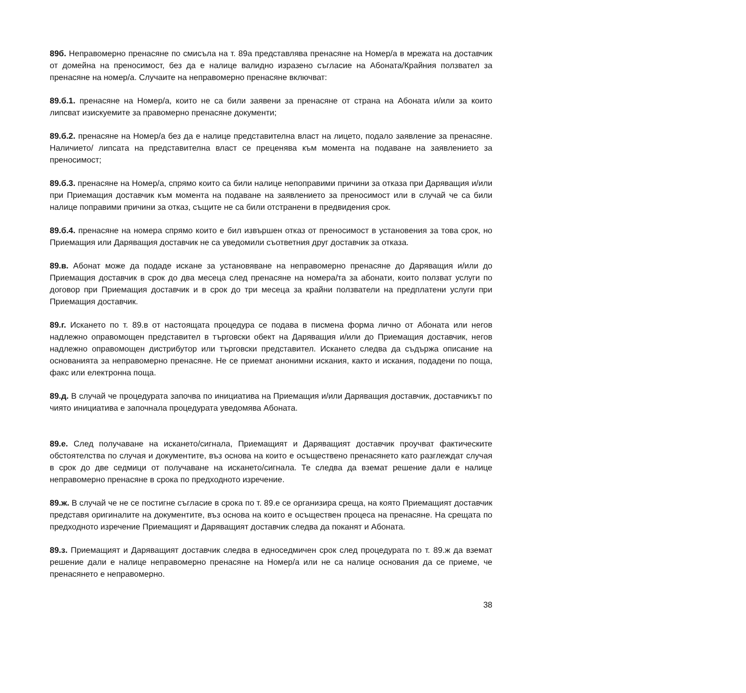89б. Неправомерно пренасяне по смисъла на т. 89а представлява пренасяне на Номер/а в мрежата на доставчик от домейна на преносимост, без да е налице валидно изразено съгласие на Абоната/Крайния ползвател за пренасяне на номер/а. Случаите на неправомерно пренасяне включват:
89.б.1. пренасяне на Номер/а, които не са били заявени за пренасяне от страна на Абоната и/или за които липсват изискуемите за правомерно пренасяне документи;
89.б.2. пренасяне на Номер/а без да е налице представителна власт на лицето, подало заявление за пренасяне. Наличието/ липсата на представителна власт се преценява към момента на подаване на заявлението за преносимост;
89.б.3. пренасяне на Номер/а, спрямо които са били налице непоправими причини за отказа при Даряващия и/или при Приемащия доставчик към момента на подаване на заявлението за преносимост или в случай че са били налице поправими причини за отказ, същите не са били отстранени в предвидения срок.
89.б.4. пренасяне на номера спрямо които е бил извършен отказ от преносимост в установения за това срок, но Приемащия или Даряващия доставчик не са уведомили съответния друг доставчик за отказа.
89.в. Абонат може да подаде искане за установяване на неправомерно пренасяне до Даряващия и/или до Приемащия доставчик в срок до два месеца след пренасяне на номера/та за абонати, които ползват услуги по договор при Приемащия доставчик и в срок до три месеца за крайни ползватели на предплатени услуги при Приемащия доставчик.
89.г. Искането по т. 89.в от настоящата процедура се подава в писмена форма лично от Абоната или негов надлежно оправомощен представител в търговски обект на Даряващия и/или до Приемащия доставчик, негов надлежно оправомощен дистрибутор или търговски представител. Искането следва да съдържа описание на основанията за неправомерно пренасяне. Не се приемат анонимни искания, както и искания, подадени по поща, факс или електронна поща.
89.д. В случай че процедурата започва по инициатива на Приемащия и/или Даряващия доставчик, доставчикът по чиято инициатива е започнала процедурата уведомява Абоната.
89.е. След получаване на искането/сигнала, Приемащият и Даряващият доставчик проучват фактическите обстоятелства по случая и документите, въз основа на които е осъществено пренасянето като разглеждат случая в срок до две седмици от получаване на искането/сигнала. Те следва да вземат решение дали е налице неправомерно пренасяне в срока по предходното изречение.
89.ж. В случай че не се постигне съгласие в срока по т. 89.е се организира среща, на която Приемащият доставчик представя оригиналите на документите, въз основа на които е осъществен процеса на пренасяне. На срещата по предходното изречение Приемащият и Даряващият доставчик следва да поканят и Абоната.
89.з. Приемащият и Даряващият доставчик следва в едноседмичен срок след процедурата по т. 89.ж да вземат решение дали е налице неправомерно пренасяне на Номер/а или не са налице основания да се приеме, че пренасянето е неправомерно.
38